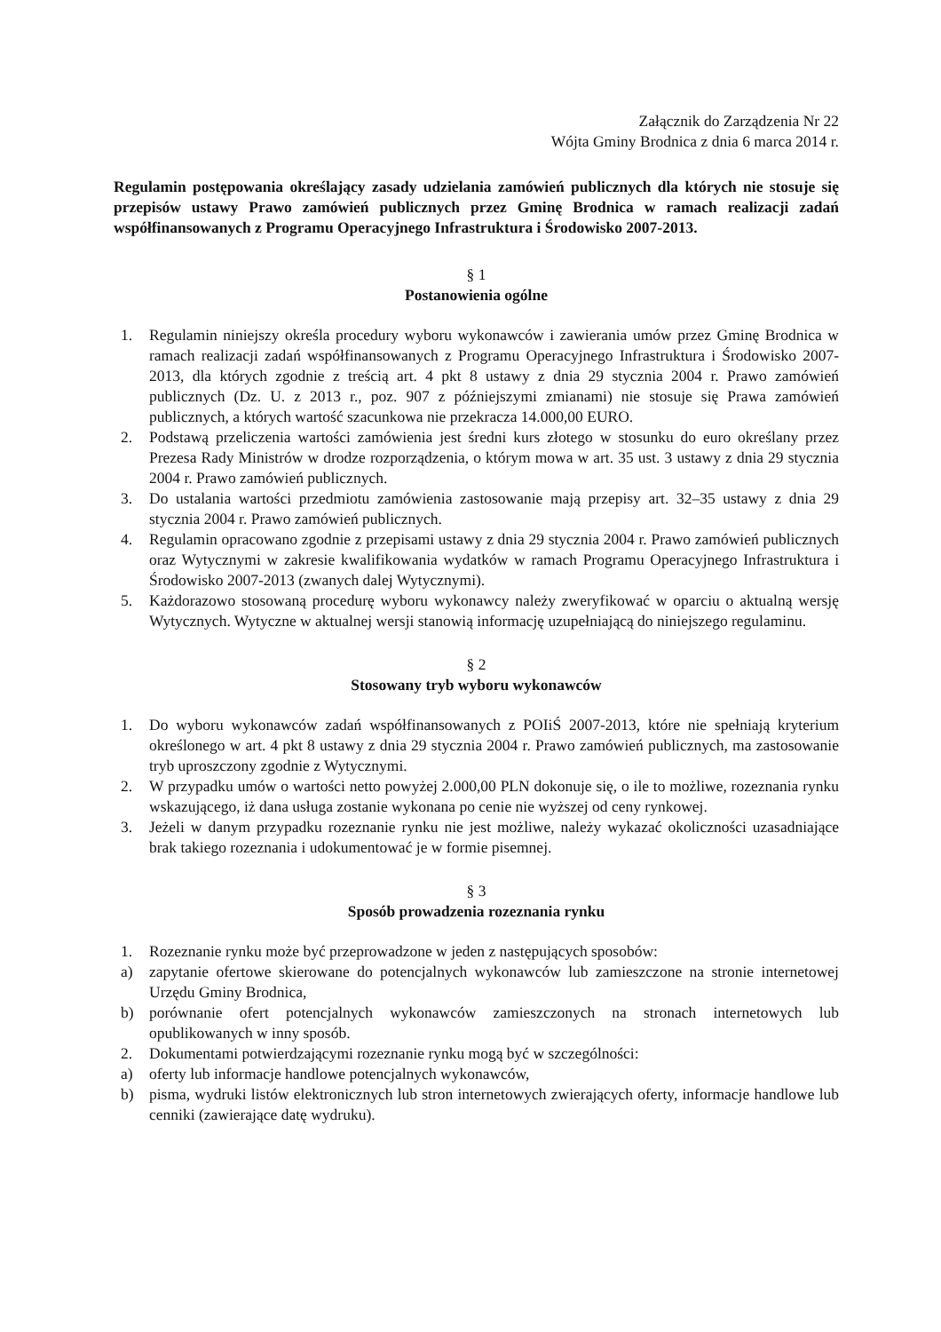Załącznik do Zarządzenia Nr 22
Wójta Gminy Brodnica z dnia 6 marca 2014 r.
Regulamin postępowania określający zasady udzielania zamówień publicznych dla których nie stosuje się przepisów ustawy Prawo zamówień publicznych przez Gminę Brodnica w ramach realizacji zadań współfinansowanych z Programu Operacyjnego Infrastruktura i Środowisko 2007-2013.
§ 1
Postanowienia ogólne
1. Regulamin niniejszy określa procedury wyboru wykonawców i zawierania umów przez Gminę Brodnica w ramach realizacji zadań współfinansowanych z Programu Operacyjnego Infrastruktura i Środowisko 2007-2013, dla których zgodnie z treścią art. 4 pkt 8 ustawy z dnia 29 stycznia 2004 r. Prawo zamówień publicznych (Dz. U. z 2013 r., poz. 907 z późniejszymi zmianami) nie stosuje się Prawa zamówień publicznych, a których wartość szacunkowa nie przekracza 14.000,00 EURO.
2. Podstawą przeliczenia wartości zamówienia jest średni kurs złotego w stosunku do euro określany przez Prezesa Rady Ministrów w drodze rozporządzenia, o którym mowa w art. 35 ust. 3 ustawy z dnia 29 stycznia 2004 r. Prawo zamówień publicznych.
3. Do ustalania wartości przedmiotu zamówienia zastosowanie mają przepisy art. 32–35 ustawy z dnia 29 stycznia 2004 r. Prawo zamówień publicznych.
4. Regulamin opracowano zgodnie z przepisami ustawy z dnia 29 stycznia 2004 r. Prawo zamówień publicznych oraz Wytycznymi w zakresie kwalifikowania wydatków w ramach Programu Operacyjnego Infrastruktura i Środowisko 2007-2013 (zwanych dalej Wytycznymi).
5. Każdorazowo stosowaną procedurę wyboru wykonawcy należy zweryfikować w oparciu o aktualną wersję Wytycznych. Wytyczne w aktualnej wersji stanowią informację uzupełniającą do niniejszego regulaminu.
§ 2
Stosowany tryb wyboru wykonawców
1. Do wyboru wykonawców zadań współfinansowanych z POIiŚ 2007-2013, które nie spełniają kryterium określonego w art. 4 pkt 8 ustawy z dnia 29 stycznia 2004 r. Prawo zamówień publicznych, ma zastosowanie tryb uproszczony zgodnie z Wytycznymi.
2. W przypadku umów o wartości netto powyżej 2.000,00 PLN dokonuje się, o ile to możliwe, rozeznania rynku wskazującego, iż dana usługa zostanie wykonana po cenie nie wyższej od ceny rynkowej.
3. Jeżeli w danym przypadku rozeznanie rynku nie jest możliwe, należy wykazać okoliczności uzasadniające brak takiego rozeznania i udokumentować je w formie pisemnej.
§ 3
Sposób prowadzenia rozeznania rynku
1. Rozeznanie rynku może być przeprowadzone w jeden z następujących sposobów:
a) zapytanie ofertowe skierowane do potencjalnych wykonawców lub zamieszczone na stronie internetowej Urzędu Gminy Brodnica,
b) porównanie ofert potencjalnych wykonawców zamieszczonych na stronach internetowych lub opublikowanych w inny sposób.
2. Dokumentami potwierdzającymi rozeznanie rynku mogą być w szczególności:
a) oferty lub informacje handlowe potencjalnych wykonawców,
b) pisma, wydruki listów elektronicznych lub stron internetowych zwierających oferty, informacje handlowe lub cenniki (zawierające datę wydruku).